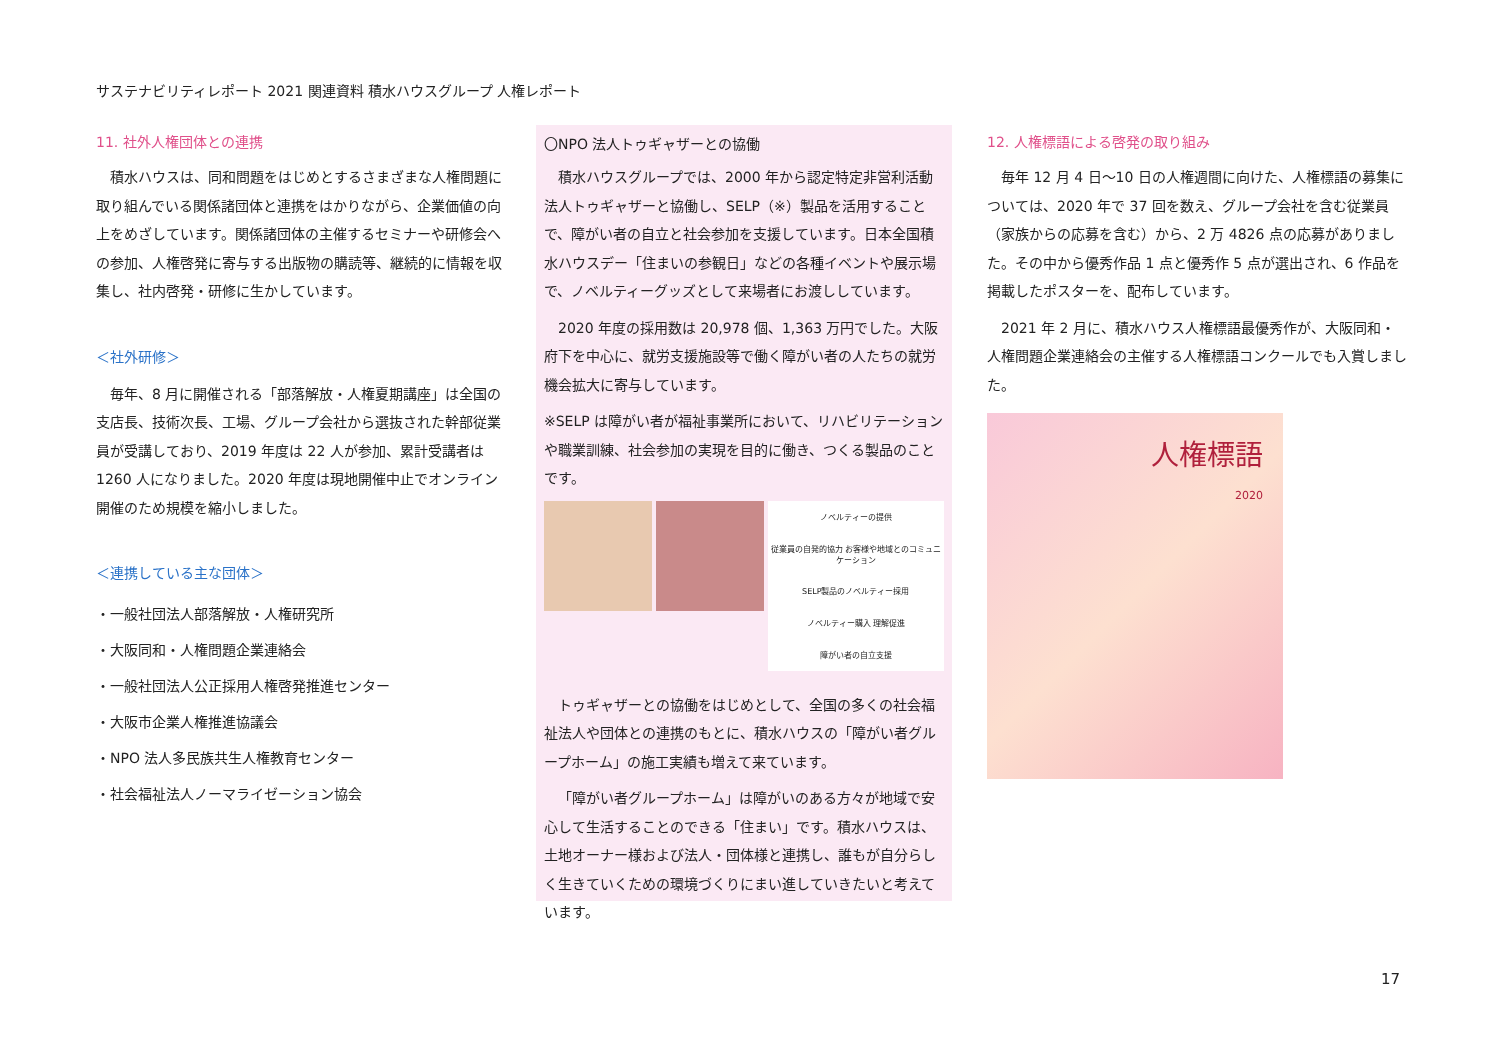サステナビリティレポート 2021 関連資料 積水ハウスグループ 人権レポート
11. 社外人権団体との連携
積水ハウスは、同和問題をはじめとするさまざまな人権問題に取り組んでいる関係諸団体と連携をはかりながら、企業価値の向上をめざしています。関係諸団体の主催するセミナーや研修会への参加、人権啓発に寄与する出版物の購読等、継続的に情報を収集し、社内啓発・研修に生かしています。
＜社外研修＞
毎年、8 月に開催される「部落解放・人権夏期講座」は全国の支店長、技術次長、工場、グループ会社から選抜された幹部従業員が受講しており、2019 年度は 22 人が参加、累計受講者は 1260 人になりました。2020 年度は現地開催中止でオンライン開催のため規模を縮小しました。
＜連携している主な団体＞
・一般社団法人部落解放・人権研究所
・大阪同和・人権問題企業連絡会
・一般社団法人公正採用人権啓発推進センター
・大阪市企業人権推進協議会
・NPO 法人多民族共生人権教育センター
・社会福祉法人ノーマライゼーション協会
〇NPO 法人トゥギャザーとの協働
積水ハウスグループでは、2000 年から認定特定非営利活動法人トゥギャザーと協働し、SELP（※）製品を活用することで、障がい者の自立と社会参加を支援しています。日本全国積水ハウスデー「住まいの参観日」などの各種イベントや展示場で、ノベルティーグッズとして来場者にお渡ししています。
2020 年度の採用数は 20,978 個、1,363 万円でした。大阪府下を中心に、就労支援施設等で働く障がい者の人たちの就労機会拡大に寄与しています。
※SELP は障がい者が福祉事業所において、リハビリテーションや職業訓練、社会参加の実現を目的に働き、つくる製品のことです。
ノベルティーの提供
従業員の自発的協力 お客様や地域とのコミュニケーション
SELP製品のノベルティー採用
ノベルティー購入 理解促進
障がい者の自立支援
トゥギャザーとの協働をはじめとして、全国の多くの社会福祉法人や団体との連携のもとに、積水ハウスの「障がい者グループホーム」の施工実績も増えて来ています。
「障がい者グループホーム」は障がいのある方々が地域で安心して生活することのできる「住まい」です。積水ハウスは、土地オーナー様および法人・団体様と連携し、誰もが自分らしく生きていくための環境づくりにまい進していきたいと考えています。
12. 人権標語による啓発の取り組み
毎年 12 月 4 日～10 日の人権週間に向けた、人権標語の募集については、2020 年で 37 回を数え、グループ会社を含む従業員（家族からの応募を含む）から、2 万 4826 点の応募がありました。その中から優秀作品 1 点と優秀作 5 点が選出され、6 作品を掲載したポスターを、配布しています。
2021 年 2 月に、積水ハウス人権標語最優秀作が、大阪同和・人権問題企業連絡会の主催する人権標語コンクールでも入賞しました。
人権標語
2020
17